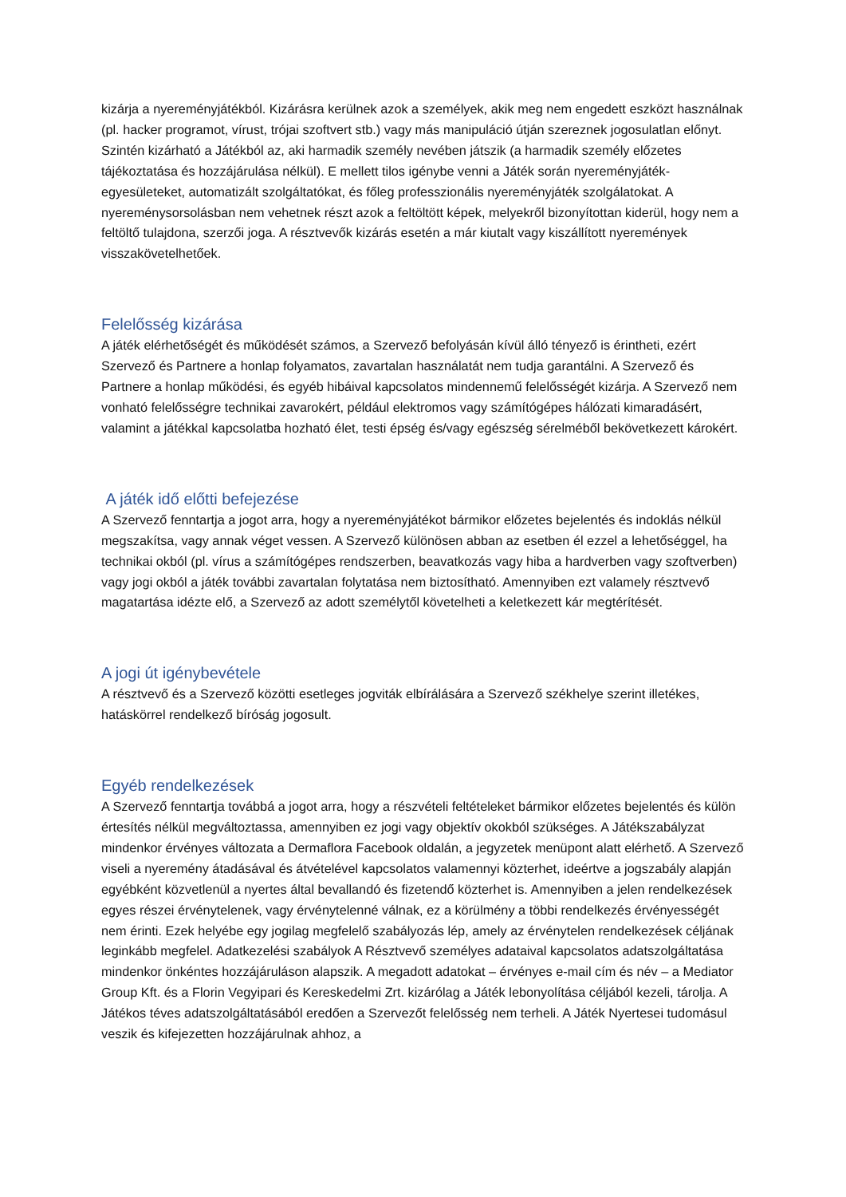kizárja a nyereményjátékból. Kizárásra kerülnek azok a személyek, akik meg nem engedett eszközt használnak (pl. hacker programot, vírust, trójai szoftvert stb.) vagy más manipuláció útján szereznek jogosulatlan előnyt. Szintén kizárható a Játékból az, aki harmadik személy nevében játszik (a harmadik személy előzetes tájékoztatása és hozzájárulása nélkül). E mellett tilos igénybe venni a Játék során nyereményjáték-egyesületeket, automatizált szolgáltatókat, és főleg professzionális nyereményjáték szolgálatokat. A nyereménysorsolásban nem vehetnek részt azok a feltöltött képek, melyekről bizonyítottan kiderül, hogy nem a feltöltő tulajdona, szerzői joga. A résztvevők kizárás esetén a már kiutalt vagy kiszállított nyeremények visszakövetelhetőek.
Felelősség kizárása
A játék elérhetőségét és működését számos, a Szervező befolyásán kívül álló tényező is érintheti, ezért Szervező és Partnere a honlap folyamatos, zavartalan használatát nem tudja garantálni. A Szervező és Partnere a honlap működési, és egyéb hibáival kapcsolatos mindennemű felelősségét kizárja. A Szervező nem vonható felelősségre technikai zavarokért, például elektromos vagy számítógépes hálózati kimaradásért, valamint a játékkal kapcsolatba hozható élet, testi épség és/vagy egészség sérelméből bekövetkezett károkért.
A játék idő előtti befejezése
A Szervező fenntartja a jogot arra, hogy a nyereményjátékot bármikor előzetes bejelentés és indoklás nélkül megszakítsa, vagy annak véget vessen. A Szervező különösen abban az esetben él ezzel a lehetőséggel, ha technikai okból (pl. vírus a számítógépes rendszerben, beavatkozás vagy hiba a hardverben vagy szoftverben) vagy jogi okból a játék további zavartalan folytatása nem biztosítható. Amennyiben ezt valamely résztvevő magatartása idézte elő, a Szervező az adott személytől követelheti a keletkezett kár megtérítését.
A jogi út igénybevétele
A résztvevő és a Szervező közötti esetleges jogviták elbírálására a Szervező székhelye szerint illetékes, hatáskörrel rendelkező bíróság jogosult.
Egyéb rendelkezések
A Szervező fenntartja továbbá a jogot arra, hogy a részvételi feltételeket bármikor előzetes bejelentés és külön értesítés nélkül megváltoztassa, amennyiben ez jogi vagy objektív okokból szükséges. A Játékszabályzat mindenkor érvényes változata a Dermaflora Facebook oldalán, a jegyzetek menüpont alatt elérhető. A Szervező viseli a nyeremény átadásával és átvételével kapcsolatos valamennyi közterhet, ideértve a jogszabály alapján egyébként közvetlenül a nyertes által bevallandó és fizetendő közterhet is. Amennyiben a jelen rendelkezések egyes részei érvénytelenek, vagy érvénytelenné válnak, ez a körülmény a többi rendelkezés érvényességét nem érinti. Ezek helyébe egy jogilag megfelelő szabályozás lép, amely az érvénytelen rendelkezések céljának leginkább megfelel. Adatkezelési szabályok A Résztvevő személyes adataival kapcsolatos adatszolgáltatása mindenkor önkéntes hozzájáruláson alapszik. A megadott adatokat – érvényes e-mail cím és név – a Mediator Group Kft. és a Florin Vegyipari és Kereskedelmi Zrt. kizárólag a Játék lebonyolítása céljából kezeli, tárolja. A Játékos téves adatszolgáltatásából eredően a Szervezőt felelősség nem terheli. A Játék Nyertesei tudomásul veszik és kifejezetten hozzájárulnak ahhoz, a